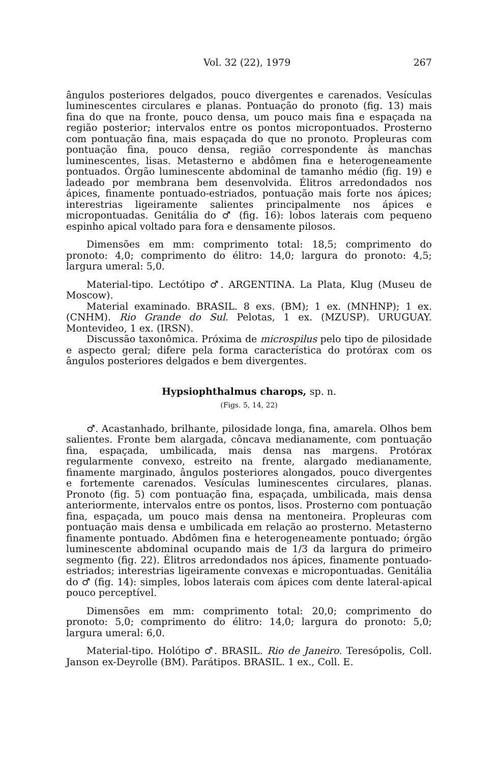Vol. 32 (22), 1979 267
ângulos posteriores delgados, pouco divergentes e carenados. Vesículas luminescentes circulares e planas. Pontuação do pronoto (fig. 13) mais fina do que na fronte, pouco densa, um pouco mais fina e espaçada na região posterior; intervalos entre os pontos micropontuados. Prosterno com pontuação fina, mais espaçada do que no pronoto. Propleuras com pontuação fina, pouco densa, região correspondente às manchas luminescentes, lisas. Metasterno e abdômen fina e heterogeneamente pontuados. Órgão luminescente abdominal de tamanho médio (fig. 19) e ladeado por membrana bem desenvolvida. Élitros arredondados nos ápices, finamente pontuado-estriados, pontuação mais forte nos ápices; interestrias ligeiramente salientes principalmente nos ápices e micropontuadas. Genitália do ♂ (fig. 16): lobos laterais com pequeno espinho apical voltado para fora e densamente pilosos.
Dimensões em mm: comprimento total: 18,5; comprimento do pronoto: 4,0; comprimento do élitro: 14,0; largura do pronoto: 4,5; largura umeral: 5,0.
Material-tipo. Lectótipo ♂. ARGENTINA. La Plata, Klug (Museu de Moscow).
Material examinado. BRASIL. 8 exs. (BM); 1 ex. (MNHNP); 1 ex. (CNHM). Rio Grande do Sul. Pelotas, 1 ex. (MZUSP). URUGUAY. Montevideo, 1 ex. (IRSN).
Discussão taxonômica. Próxima de microspilus pelo tipo de pilosidade e aspecto geral; difere pela forma característica do protórax com os ângulos posteriores delgados e bem divergentes.
Hypsiophthalmus charops, sp. n.
(Figs. 5, 14, 22)
♂. Acastanhado, brilhante, pilosidade longa, fina, amarela. Olhos bem salientes. Fronte bem alargada, côncava medianamente, com pontuação fina, espaçada, umbilicada, mais densa nas margens. Protórax regularmente convexo, estreito na frente, alargado medianamente, finamente marginado, ângulos posteriores alongados, pouco divergentes e fortemente carenados. Vesículas luminescentes circulares, planas. Pronoto (fig. 5) com pontuação fina, espaçada, umbilicada, mais densa anteriormente, intervalos entre os pontos, lisos. Prosterno com pontuação fina, espaçada, um pouco mais densa na mentoneira. Propleuras com pontuação mais densa e umbilicada em relação ao prosterno. Metasterno finamente pontuado. Abdômen fina e heterogeneamente pontuado; órgão luminescente abdominal ocupando mais de 1/3 da largura do primeiro segmento (fig. 22). Élitros arredondados nos ápices, finamente pontuado-estriados; interestrias ligeiramente convexas e micropontuadas. Genitália do ♂ (fig. 14): simples, lobos laterais com ápices com dente lateral-apical pouco perceptível.
Dimensões em mm: comprimento total: 20,0; comprimento do pronoto: 5,0; comprimento do élitro: 14,0; largura do pronoto: 5,0; largura umeral: 6,0.
Material-tipo. Holótipo ♂. BRASIL. Rio de Janeiro. Teresópolis, Coll. Janson ex-Deyrolle (BM). Parátipos. BRASIL. 1 ex., Coll. E.